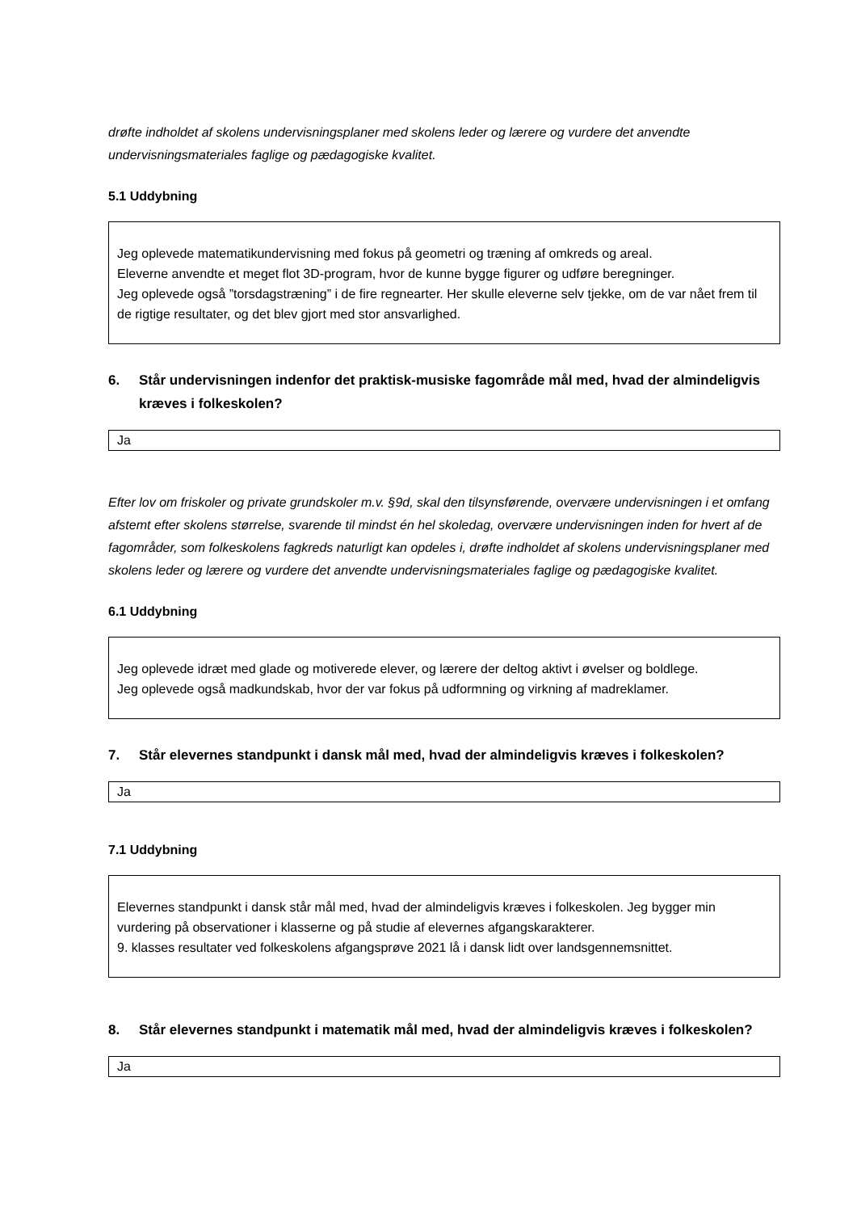drøfte indholdet af skolens undervisningsplaner med skolens leder og lærere og vurdere det anvendte undervisningsmateriales faglige og pædagogiske kvalitet.
5.1 Uddybning
Jeg oplevede matematikundervisning med fokus på geometri og træning af omkreds og areal.
Eleverne anvendte et meget flot 3D-program, hvor de kunne bygge figurer og udføre beregninger.
Jeg oplevede også ”torsdagstræning” i de fire regnearter. Her skulle eleverne selv tjekke, om de var nået frem til de rigtige resultater, og det blev gjort med stor ansvarlighed.
6. Står undervisningen indenfor det praktisk-musiske fagområde mål med, hvad der almindeligvis kræves i folkeskolen?
Ja
Efter lov om friskoler og private grundskoler m.v. §9d, skal den tilsynsførende, overvære undervisningen i et omfang afstemt efter skolens størrelse, svarende til mindst én hel skoledag, overvære undervisningen inden for hvert af de fagområder, som folkeskolens fagkreds naturligt kan opdeles i, drøfte indholdet af skolens undervisningsplaner med skolens leder og lærere og vurdere det anvendte undervisningsmateriales faglige og pædagogiske kvalitet.
6.1 Uddybning
Jeg oplevede idræt med glade og motiverede elever, og lærere der deltog aktivt i øvelser og boldlege.
Jeg oplevede også madkundskab, hvor der var fokus på udformning og virkning af madreklamer.
7. Står elevernes standpunkt i dansk mål med, hvad der almindeligvis kræves i folkeskolen?
Ja
7.1 Uddybning
Elevernes standpunkt i dansk står mål med, hvad der almindeligvis kræves i folkeskolen. Jeg bygger min vurdering på observationer i klasserne og på studie af elevernes afgangskarakterer.
9. klasses resultater ved folkeskolens afgangsprøve 2021 lå i dansk lidt over landsgennemsnittet.
8. Står elevernes standpunkt i matematik mål med, hvad der almindeligvis kræves i folkeskolen?
Ja